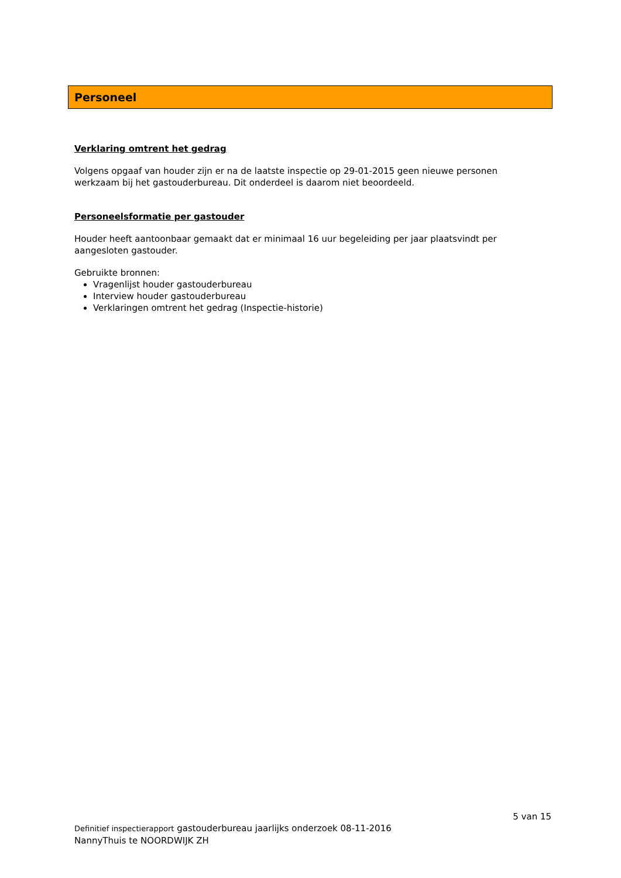Personeel
Verklaring omtrent het gedrag
Volgens opgaaf van houder zijn er na de laatste inspectie op 29-01-2015 geen nieuwe personen werkzaam bij het gastouderbureau. Dit onderdeel is daarom niet beoordeeld.
Personeelsformatie per gastouder
Houder heeft aantoonbaar gemaakt dat er minimaal 16 uur begeleiding per jaar plaatsvindt per aangesloten gastouder.
Gebruikte bronnen:
Vragenlijst houder gastouderbureau
Interview houder gastouderbureau
Verklaringen omtrent het gedrag (Inspectie-historie)
5 van 15
Definitief inspectierapport gastouderbureau jaarlijks onderzoek 08-11-2016
NannyThuis te NOORDWIJK ZH